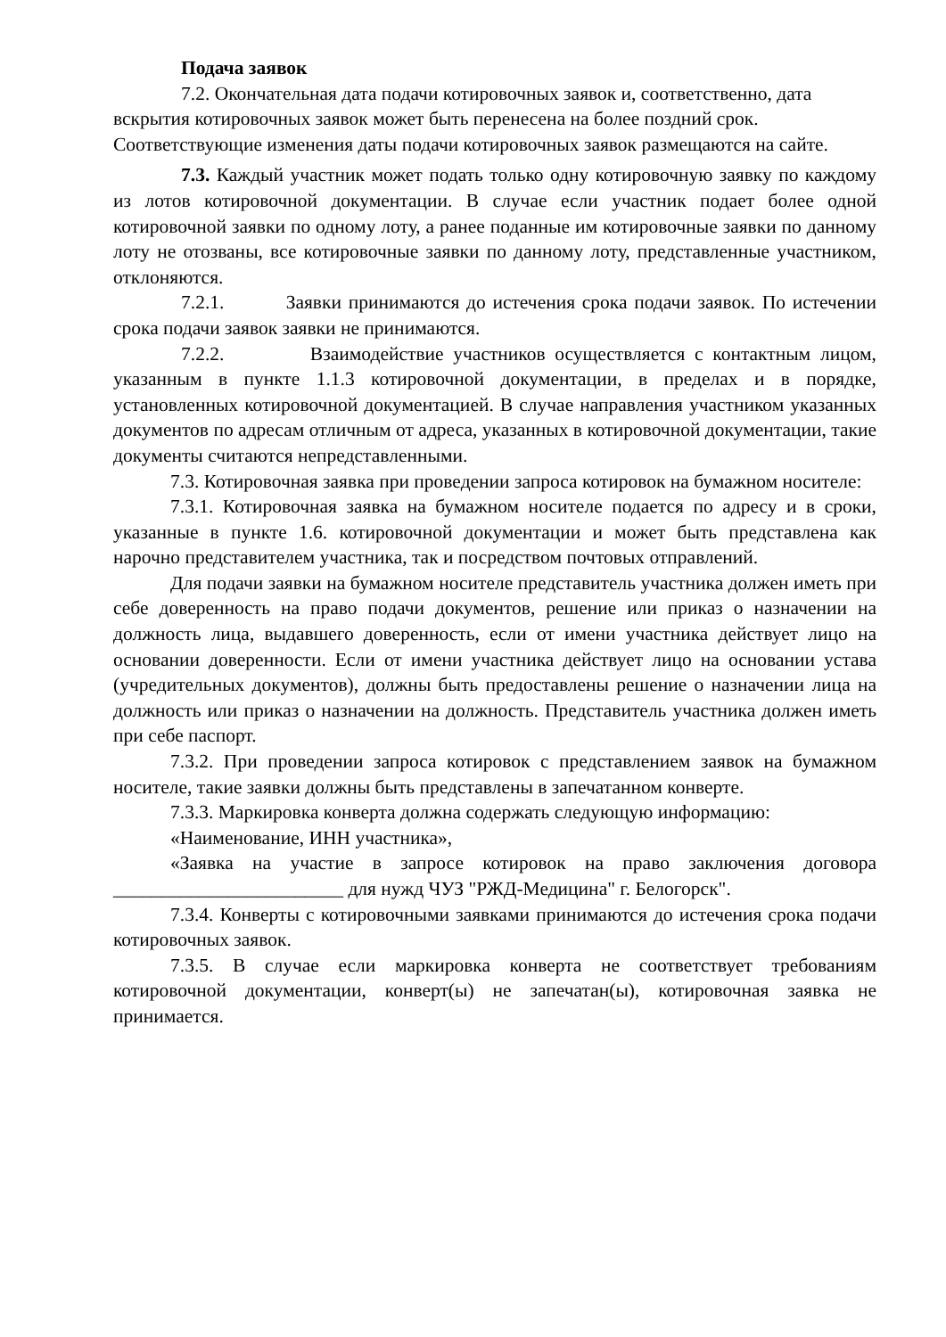Подача заявок
7.2. Окончательная дата подачи котировочных заявок и, соответственно, дата вскрытия котировочных заявок может быть перенесена на более поздний срок. Соответствующие изменения даты подачи котировочных заявок размещаются на сайте.
7.3. Каждый участник может подать только одну котировочную заявку по каждому из лотов котировочной документации. В случае если участник подает более одной котировочной заявки по одному лоту, а ранее поданные им котировочные заявки по данному лоту не отозваны, все котировочные заявки по данному лоту, представленные участником, отклоняются.
7.2.1. Заявки принимаются до истечения срока подачи заявок. По истечении срока подачи заявок заявки не принимаются.
7.2.2. Взаимодействие участников осуществляется с контактным лицом, указанным в пункте 1.1.3 котировочной документации, в пределах и в порядке, установленных котировочной документацией. В случае направления участником указанных документов по адресам отличным от адреса, указанных в котировочной документации, такие документы считаются непредставленными.
7.3. Котировочная заявка при проведении запроса котировок на бумажном носителе:
7.3.1. Котировочная заявка на бумажном носителе подается по адресу и в сроки, указанные в пункте 1.6. котировочной документации и может быть представлена как нарочно представителем участника, так и посредством почтовых отправлений.
Для подачи заявки на бумажном носителе представитель участника должен иметь при себе доверенность на право подачи документов, решение или приказ о назначении на должность лица, выдавшего доверенность, если от имени участника действует лицо на основании доверенности. Если от имени участника действует лицо на основании устава (учредительных документов), должны быть предоставлены решение о назначении лица на должность или приказ о назначении на должность. Представитель участника должен иметь при себе паспорт.
7.3.2. При проведении запроса котировок с представлением заявок на бумажном носителе, такие заявки должны быть представлены в запечатанном конверте.
7.3.3. Маркировка конверта должна содержать следующую информацию:
«Наименование, ИНН участника»,
«Заявка на участие в запросе котировок на право заключения договора ________________________ для нужд ЧУЗ "РЖД-Медицина" г. Белогорск".
7.3.4. Конверты с котировочными заявками принимаются до истечения срока подачи котировочных заявок.
7.3.5. В случае если маркировка конверта не соответствует требованиям котировочной документации, конверт(ы) не запечатан(ы), котировочная заявка не принимается.